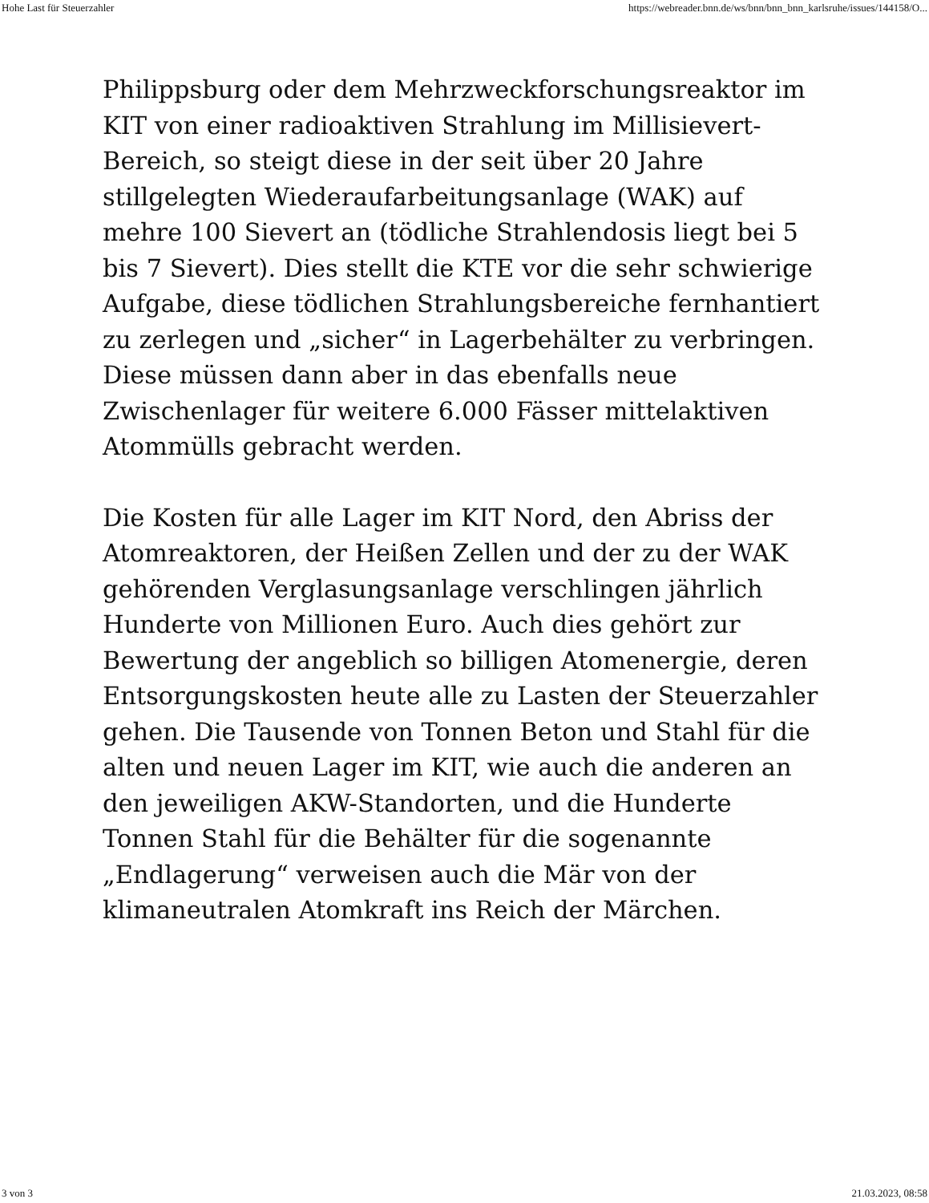Hohe Last für Steuerzahler https://webreader.bnn.de/ws/bnn/bnn_bnn_karlsruhe/issues/144158/O...
Philippsburg oder dem Mehrzweckforschungsreaktor im KIT von einer radioaktiven Strahlung im Millisievert-Bereich, so steigt diese in der seit über 20 Jahre stillgelegten Wiederaufarbeitungsanlage (WAK) auf mehre 100 Sievert an (tödliche Strahlendosis liegt bei 5 bis 7 Sievert). Dies stellt die KTE vor die sehr schwierige Aufgabe, diese tödlichen Strahlungsbereiche fernhantiert zu zerlegen und „sicher“ in Lagerbehälter zu verbringen. Diese müssen dann aber in das ebenfalls neue Zwischenlager für weitere 6.000 Fässer mittelaktiven Atommülls gebracht werden.
Die Kosten für alle Lager im KIT Nord, den Abriss der Atomreaktoren, der Heißen Zellen und der zu der WAK gehörenden Verglasungsanlage verschlingen jährlich Hunderte von Millionen Euro. Auch dies gehört zur Bewertung der angeblich so billigen Atomenergie, deren Entsorgungskosten heute alle zu Lasten der Steuerzahler gehen. Die Tausende von Tonnen Beton und Stahl für die alten und neuen Lager im KIT, wie auch die anderen an den jeweiligen AKW-Standorten, und die Hunderte Tonnen Stahl für die Behälter für die sogenannte „Endlagerung“ verweisen auch die Mär von der klimaneutralen Atomkraft ins Reich der Märchen.
3 von 3 21.03.2023, 08:58